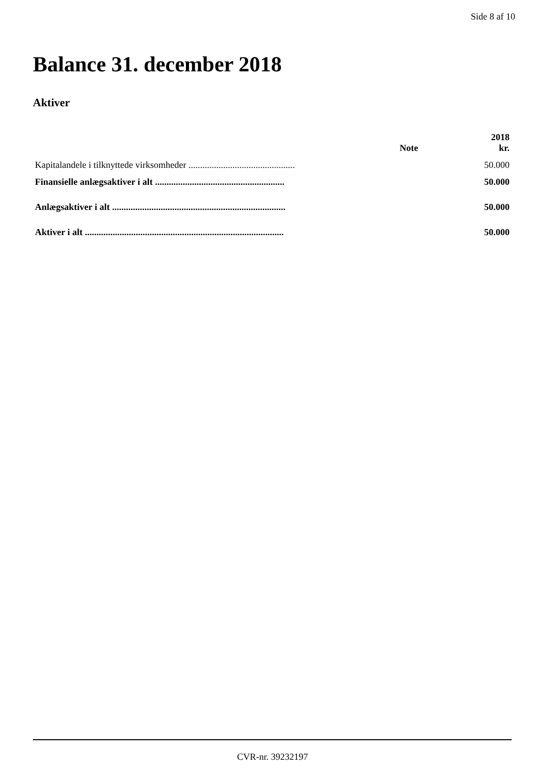Side 8 af 10
Balance 31. december 2018
Aktiver
| | Note | 2018 kr. |
| --- | --- | --- |
| Kapitalandele i tilknyttede virksomheder .............................................. | | 50.000 |
| Finansielle anlægsaktiver i alt ........................................................ | | 50.000 |
| Anlægsaktiver i alt ........................................................................... | | 50.000 |
| Aktiver i alt ...................................................................................... | | 50.000 |
CVR-nr. 39232197